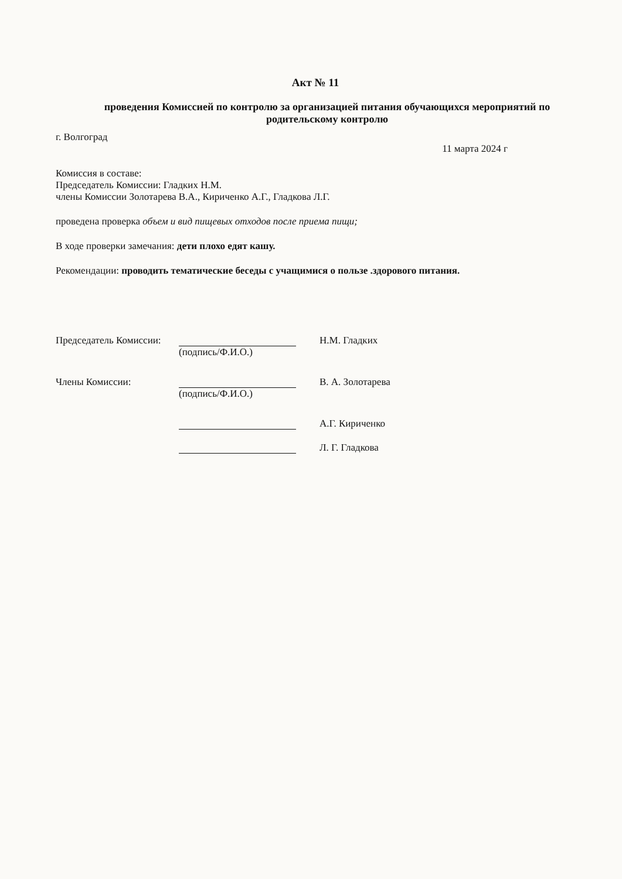Акт № 11
проведения Комиссией по контролю за организацией питания обучающихся мероприятий по родительскому контролю
г. Волгоград
11 марта 2024 г
Комиссия в составе:
Председатель Комиссии: Гладких Н.М.
члены Комиссии Золотарева В.А., Кириченко А.Г., Гладкова Л.Г.
проведена проверка объем и вид пищевых отходов после приема пищи;
В ходе проверки замечания: дети плохо едят кашу.
Рекомендации: проводить тематические беседы с учащимися о пользе .здорового питания.
Председатель Комиссии: Н.М. Гладких
(подпись/Ф.И.О.)
Члены Комиссии: В. А. Золотарева
(подпись/Ф.И.О.)
А.Г. Кириченко
Л. Г. Гладкова